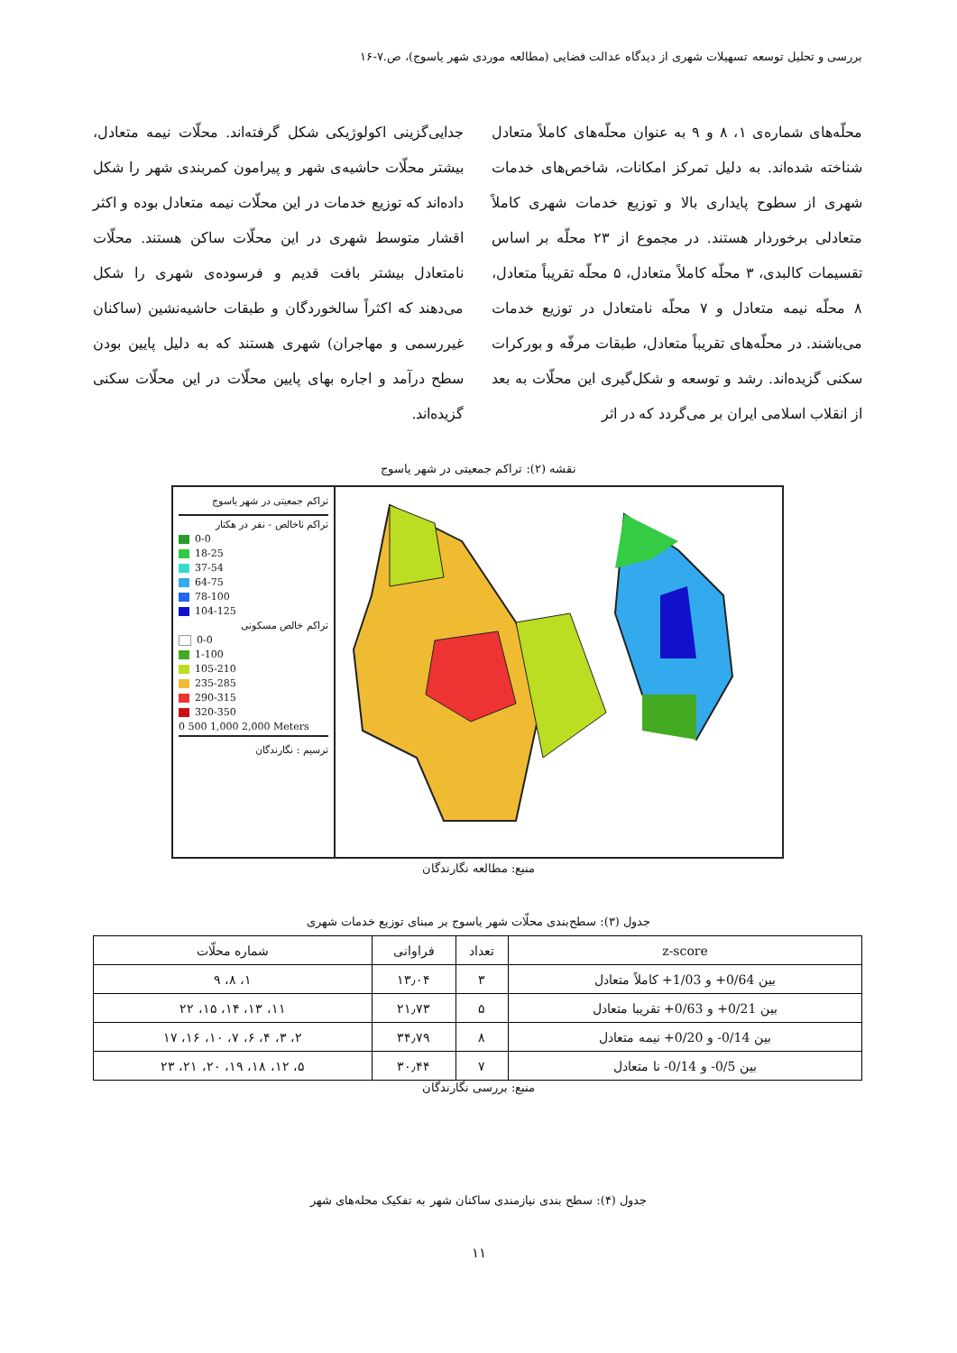بررسی و تحلیل توسعه تسهیلات شهری از دیدگاه عدالت فضایی (مطالعه موردی شهر یاسوج)، ص.۷-۱۶
محلّه‌های شماره‌ی ۱، ۸ و ۹ به عنوان محلّه‌های کاملاً متعادل شناخته شده‌اند. به دلیل تمرکز امکانات، شاخص‌های خدمات شهری از سطوح پایداری بالا و توزیع خدمات شهری کاملاً متعادلی برخوردار هستند. در مجموع از ۲۳ محلّه بر اساس تقسیمات کالبدی، ۳ محلّه کاملاً متعادل، ۵ محلّه تقریباً متعادل، ۸ محلّه نیمه متعادل و ۷ محلّه نامتعادل در توزیع خدمات می‌باشند. در محلّه‌های تقریباً متعادل، طبقات مرفّه و بورکرات سکنی گزیده‌اند. رشد و توسعه و شکل‌گیری این محلّات به بعد از انقلاب اسلامی ایران بر می‌گردد که در اثر
جدایی‌گزینی اکولوژیکی شکل گرفته‌اند. محلّات نیمه متعادل، بیشتر محلّات حاشیه‌ی شهر و پیرامون کمربندی شهر را شکل داده‌اند که توزیع خدمات در این محلّات نیمه متعادل بوده و اکثر اقشار متوسط شهری در این محلّات ساکن هستند. محلّات نامتعادل بیشتر بافت قدیم و فرسوده‌ی شهری را شکل می‌دهند که اکثراً سالخوردگان و طبقات حاشیه‌نشین (ساکنان غیررسمی و مهاجران) شهری هستند که به دلیل پایین بودن سطح درآمد و اجاره بهای پایین محلّات در این محلّات سکنی گزیده‌اند.
نقشه (۲): تراکم جمعیتی در شهر یاسوج
تراکم جمعیتی در شهر یاسوج
تراکم ناخالص - نفر در هکتار
0-0
18-25
37-54
64-75
78-100
104-125
تراکم خالص مسکونی
0-0
1-100
105-210
235-285
290-315
320-350
0 500 1,000 2,000 Meters
ترسیم : نگارندگان
منبع: مطالعه نگارندگان
جدول (۳): سطح‌بندی محلّات شهر یاسوج بر مبنای توزیع خدمات شهری
| z-score | تعداد | فراوانی | شماره محلّات |
| --- | --- | --- | --- |
| بین 0/64+ و 1/03+ کاملاً متعادل | ۳ | ۱۳٫۰۴ | ۱، ۸، ۹ |
| بین 0/21+ و 0/63+ تقریبا متعادل | ۵ | ۲۱٫۷۳ | ۱۱، ۱۳، ۱۴، ۱۵، ۲۲ |
| بین 0/14- و 0/20+ نیمه متعادل | ۸ | ۳۴٫۷۹ | ۲، ۳، ۴، ۶، ۷، ۱۰، ۱۶، ۱۷ |
| بین 0/5- و 0/14- نا متعادل | ۷ | ۳۰٫۴۴ | ۵، ۱۲، ۱۸، ۱۹، ۲۰، ۲۱، ۲۳ |
منبع: بررسی نگارندگان
جدول (۴): سطح بندی نیازمندی ساکنان شهر به تفکیک محله‌های شهر
۱۱